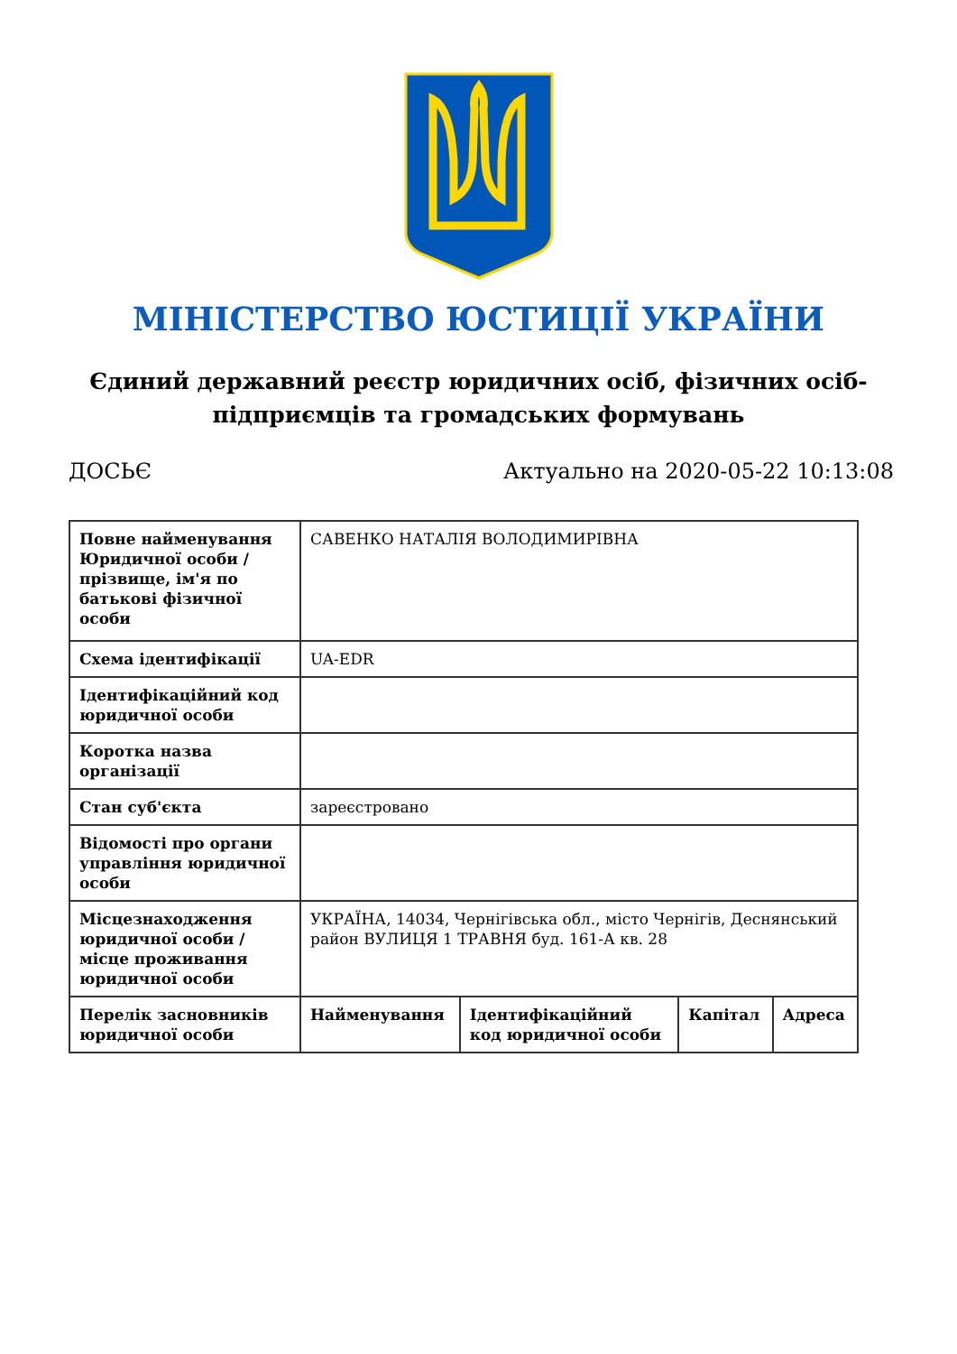МІНІСТЕРСТВО ЮСТИЦІЇ УКРАЇНИ
Єдиний державний реєстр юридичних осіб, фізичних осіб-підприємців та громадських формувань
ДОСЬЄ Актуально на 2020-05-22 10:13:08
| Повне найменування Юридичної особи / прізвище, ім'я по батькові фізичної особи | САВЕНКО НАТАЛІЯ ВОЛОДИМИРІВНА | | | |
| Схема ідентифікації | UA-EDR | | | |
| Ідентифікаційний код юридичної особи | | | | |
| Коротка назва організації | | | | |
| Стан суб'єкта | зареєстровано | | | |
| Відомості про органи управління юридичної особи | | | | |
| Місцезнаходження юридичної особи / місце проживання юридичної особи | УКРАЇНА, 14034, Чернігівська обл., місто Чернігів, Деснянський район ВУЛИЦЯ 1 ТРАВНЯ буд. 161-А кв. 28 | | | |
| Перелік засновників юридичної особи | Найменування | Ідентифікаційний код юридичної особи | Капітал | Адреса |